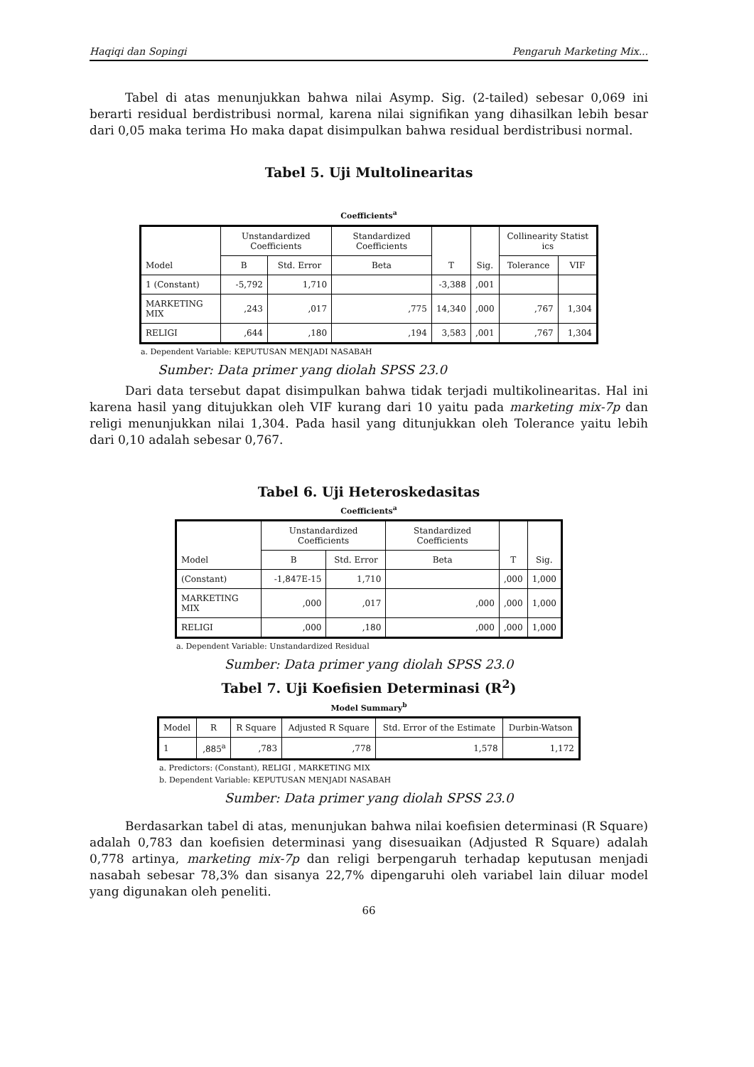Haqiqi dan Sopingi Pengaruh Marketing Mix...
Tabel di atas menunjukkan bahwa nilai Asymp. Sig. (2-tailed) sebesar 0,069 ini berarti residual berdistribusi normal, karena nilai signifikan yang dihasilkan lebih besar dari 0,05 maka terima Ho maka dapat disimpulkan bahwa residual berdistribusi normal.
Tabel 5. Uji Multolinearitas
Coefficients<sup>a</sup>
| Model | Unstandardized Coefficients | | Standardized Coefficients | T | Sig. | Collinearity Statist ics | |
| --- | --- | --- | --- | --- | --- | --- | --- |
| | B | Std. Error | Beta | | | Tolerance | VIF |
| 1 (Constant) | -5,792 | 1,710 | | -3,388 | ,001 | | |
| MARKETING MIX | ,243 | ,017 | ,775 | 14,340 | ,000 | ,767 | 1,304 |
| RELIGI | ,644 | ,180 | ,194 | 3,583 | ,001 | ,767 | 1,304 |
a. Dependent Variable: KEPUTUSAN MENJADI NASABAH
Sumber: Data primer yang diolah SPSS 23.0
Dari data tersebut dapat disimpulkan bahwa tidak terjadi multikolinearitas. Hal ini karena hasil yang ditujukkan oleh VIF kurang dari 10 yaitu pada marketing mix-7p dan religi menunjukkan nilai 1,304. Pada hasil yang ditunjukkan oleh Tolerance yaitu lebih dari 0,10 adalah sebesar 0,767.
Tabel 6. Uji Heteroskedasitas
Coefficients<sup>a</sup>
| Model | Unstandardized Coefficients | | Standardized Coefficients | T | Sig. |
| --- | --- | --- | --- | --- | --- |
| | B | Std. Error | Beta | | |
| (Constant) | -1,847E-15 | 1,710 | | ,000 | 1,000 |
| MARKETING MIX | ,000 | ,017 | ,000 | ,000 | 1,000 |
| RELIGI | ,000 | ,180 | ,000 | ,000 | 1,000 |
a. Dependent Variable: Unstandardized Residual
Sumber: Data primer yang diolah SPSS 23.0
Tabel 7. Uji Koefisien Determinasi (R<sup>2</sup>)
Model Summary<sup>b</sup>
| Model | R | R Square | Adjusted R Square | Std. Error of the Estimate | Durbin-Watson |
| --- | --- | --- | --- | --- | --- |
| 1 | ,885<sup>a</sup> | ,783 | ,778 | 1,578 | 1,172 |
a. Predictors: (Constant), RELIGI , MARKETING MIX
b. Dependent Variable: KEPUTUSAN MENJADI NASABAH
Sumber: Data primer yang diolah SPSS 23.0
Berdasarkan tabel di atas, menunjukan bahwa nilai koefisien determinasi (R Square) adalah 0,783 dan koefisien determinasi yang disesuaikan (Adjusted R Square) adalah 0,778 artinya, marketing mix-7p dan religi berpengaruh terhadap keputusan menjadi nasabah sebesar 78,3% dan sisanya 22,7% dipengaruhi oleh variabel lain diluar model yang digunakan oleh peneliti.
66